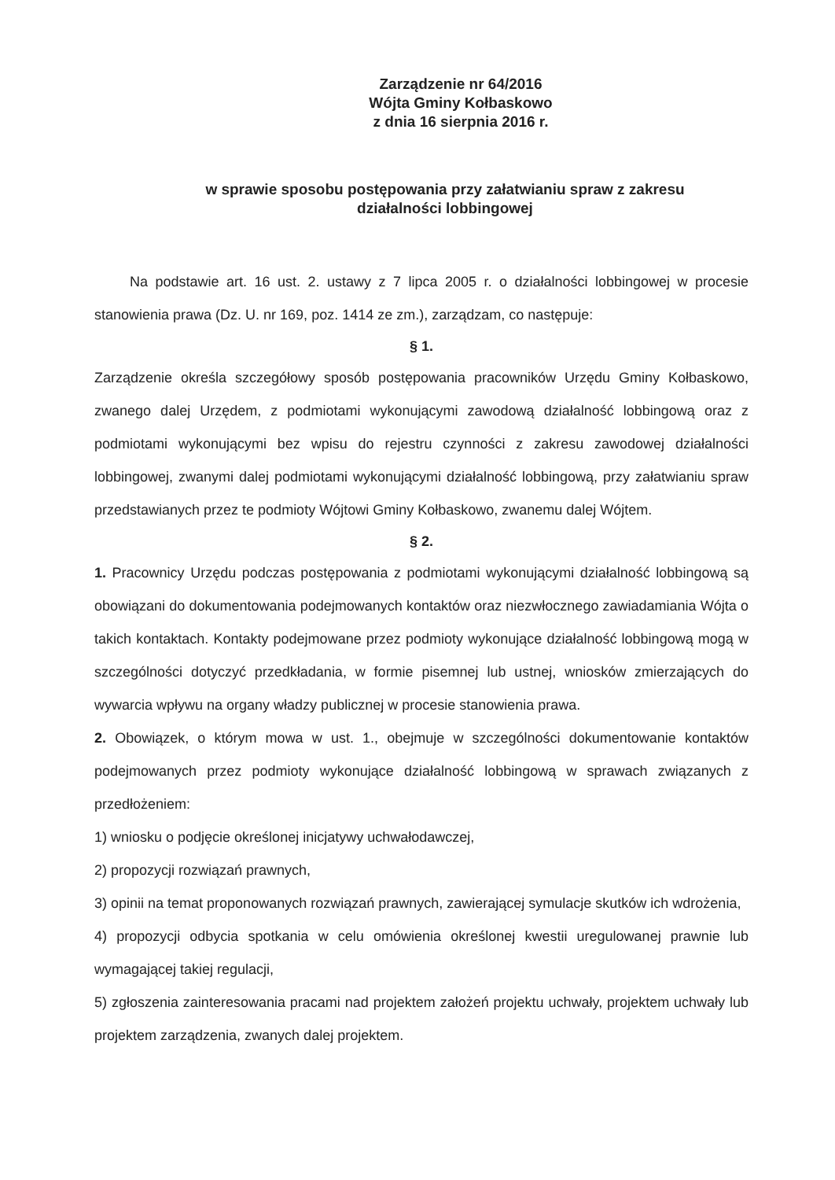Zarządzenie nr 64/2016
Wójta Gminy Kołbaskowo
z dnia 16 sierpnia 2016 r.
w sprawie sposobu postępowania przy załatwianiu spraw z zakresu
działalności lobbingowej
Na podstawie art. 16 ust. 2. ustawy z 7 lipca 2005 r. o działalności lobbingowej w procesie stanowienia prawa (Dz. U. nr 169, poz. 1414 ze zm.), zarządzam, co następuje:
§ 1.
Zarządzenie określa szczegółowy sposób postępowania pracowników Urzędu Gminy Kołbaskowo, zwanego dalej Urzędem, z podmiotami wykonującymi zawodową działalność lobbingową oraz z podmiotami wykonującymi bez wpisu do rejestru czynności z zakresu zawodowej działalności lobbingowej, zwanymi dalej podmiotami wykonującymi działalność lobbingową, przy załatwianiu spraw przedstawianych przez te podmioty Wójtowi Gminy Kołbaskowo, zwanemu dalej Wójtem.
§ 2.
1. Pracownicy Urzędu podczas postępowania z podmiotami wykonującymi działalność lobbingową są obowiązani do dokumentowania podejmowanych kontaktów oraz niezwłocznego zawiadamiania Wójta o takich kontaktach. Kontakty podejmowane przez podmioty wykonujące działalność lobbingową mogą w szczególności dotyczyć przedkładania, w formie pisemnej lub ustnej, wniosków zmierzających do wywarcia wpływu na organy władzy publicznej w procesie stanowienia prawa.
2. Obowiązek, o którym mowa w ust. 1., obejmuje w szczególności dokumentowanie kontaktów podejmowanych przez podmioty wykonujące działalność lobbingową w sprawach związanych z przedłożeniem:
1) wniosku o podjęcie określonej inicjatywy uchwałodawczej,
2) propozycji rozwiązań prawnych,
3) opinii na temat proponowanych rozwiązań prawnych, zawierającej symulacje skutków ich wdrożenia,
4) propozycji odbycia spotkania w celu omówienia określonej kwestii uregulowanej prawnie lub wymagającej takiej regulacji,
5) zgłoszenia zainteresowania pracami nad projektem założeń projektu uchwały, projektem uchwały lub projektem zarządzenia, zwanych dalej projektem.